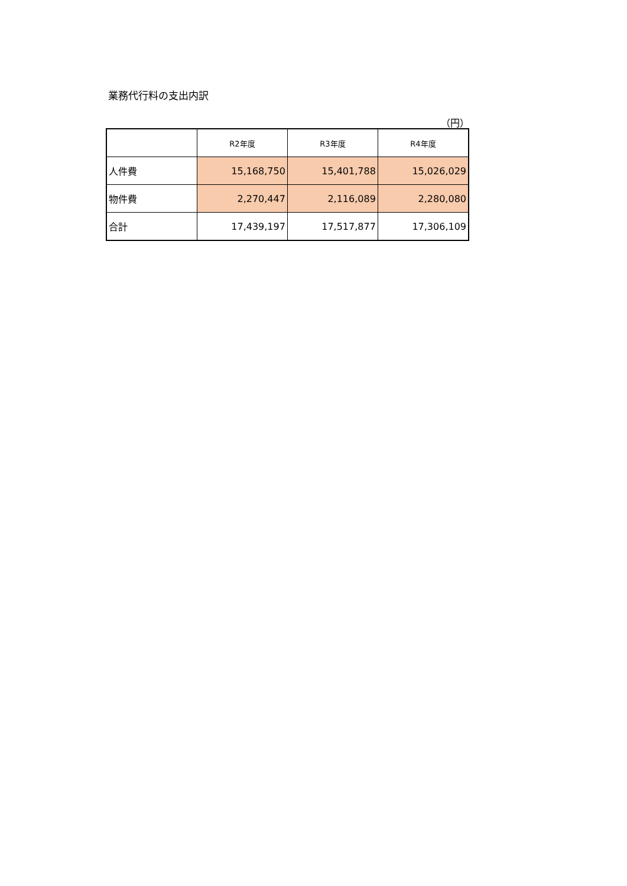業務代行料の支出内訳
（円）
| | R2年度 | R3年度 | R4年度 |
| --- | --- | --- | --- |
| 人件費 | 15,168,750 | 15,401,788 | 15,026,029 |
| 物件費 | 2,270,447 | 2,116,089 | 2,280,080 |
| 合計 | 17,439,197 | 17,517,877 | 17,306,109 |